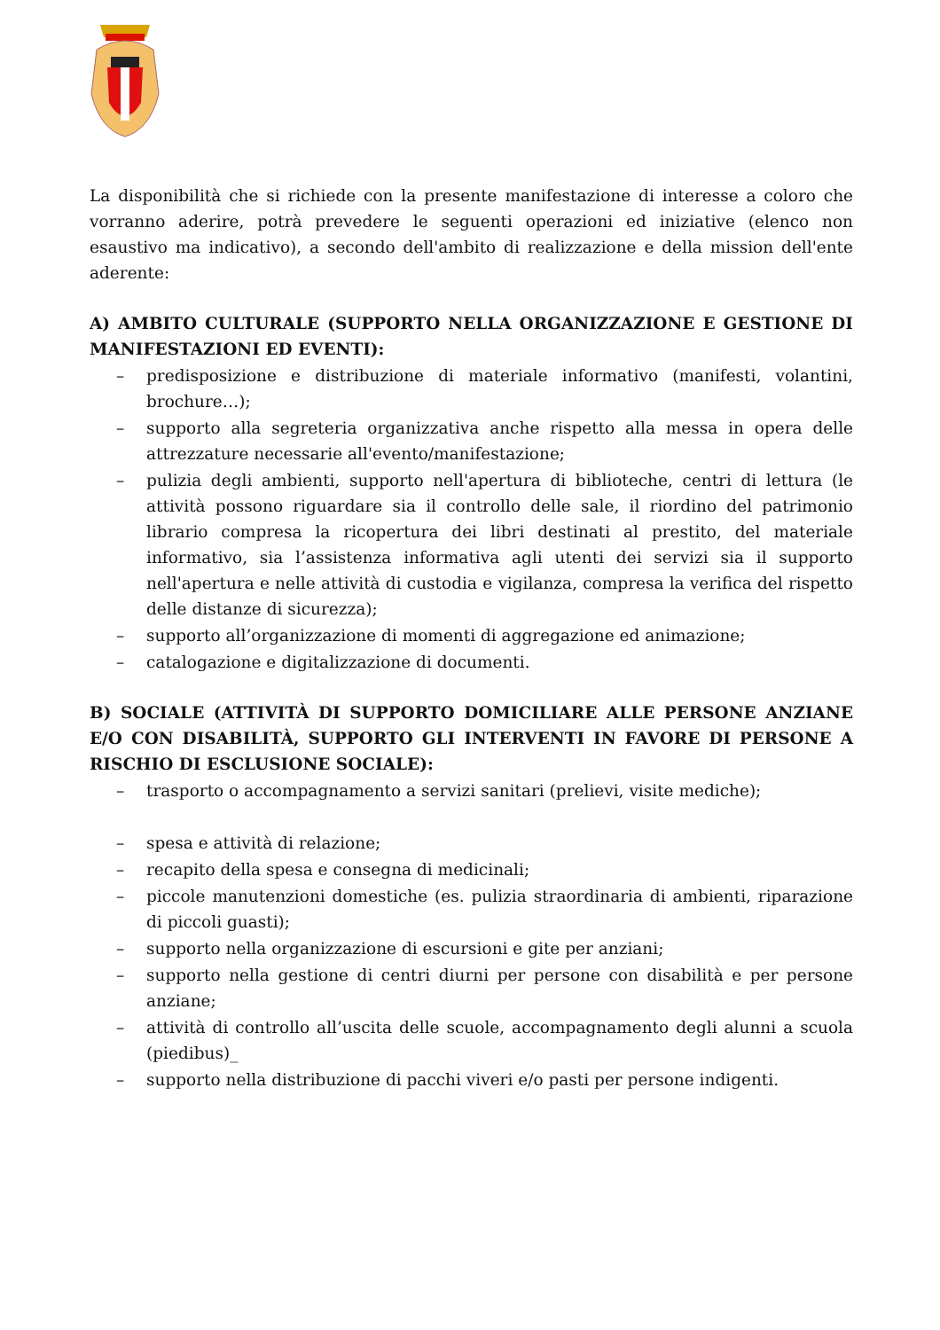La disponibilità che si richiede con la presente manifestazione di interesse a coloro che vorranno aderire, potrà prevedere le seguenti operazioni ed iniziative (elenco non esaustivo ma indicativo), a secondo dell'ambito di realizzazione e della mission dell'ente aderente:
A) AMBITO CULTURALE (SUPPORTO NELLA ORGANIZZAZIONE E GESTIONE DI MANIFESTAZIONI ED EVENTI):
– predisposizione e distribuzione di materiale informativo (manifesti, volantini, brochure…);
– supporto alla segreteria organizzativa anche rispetto alla messa in opera delle attrezzature necessarie all'evento/manifestazione;
– pulizia degli ambienti, supporto nell'apertura di biblioteche, centri di lettura (le attività possono riguardare sia il controllo delle sale, il riordino del patrimonio librario compresa la ricopertura dei libri destinati al prestito, del materiale informativo, sia l’assistenza informativa agli utenti dei servizi sia il supporto nell'apertura e nelle attività di custodia e vigilanza, compresa la verifica del rispetto delle distanze di sicurezza);
– supporto all’organizzazione di momenti di aggregazione ed animazione;
– catalogazione e digitalizzazione di documenti.
B) SOCIALE (ATTIVITÀ DI SUPPORTO DOMICILIARE ALLE PERSONE ANZIANE E/O CON DISABILITÀ, SUPPORTO GLI INTERVENTI IN FAVORE DI PERSONE A RISCHIO DI ESCLUSIONE SOCIALE):
– trasporto o accompagnamento a servizi sanitari (prelievi, visite mediche);
– spesa e attività di relazione;
– recapito della spesa e consegna di medicinali;
– piccole manutenzioni domestiche (es. pulizia straordinaria di ambienti, riparazione di piccoli guasti);
– supporto nella organizzazione di escursioni e gite per anziani;
– supporto nella gestione di centri diurni per persone con disabilità e per persone anziane;
– attività di controllo all’uscita delle scuole, accompagnamento degli alunni a scuola (piedibus)_
– supporto nella distribuzione di pacchi viveri e/o pasti per persone indigenti.